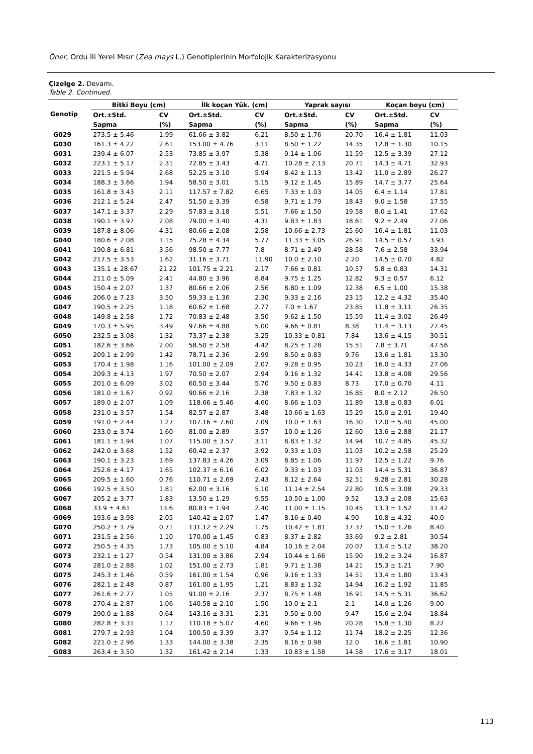Öner, Ordu İli Yerel Mısır (Zea mays L.) Genotiplerinin Morfolojik Karakterizasyonu
Çizelge 2. Devamı.
Table 2. Continued.
| Genotip | Bitki Boyu (cm) | | İlk koçan Yük. (cm) | | Yaprak sayısı | | Koçan boyu (cm) | |
| --- | --- | --- | --- | --- | --- | --- | --- | --- |
| | Ort.±Std. | CV | Ort.±Std. | CV | Ort.±Std. | CV | Ort.±Std. | CV |
| | Sapma | (%) | Sapma | (%) | Sapma | (%) | Sapma | (%) |
| G029 | 273.5 ± 5.46 | 1.99 | 61.66 ± 3.82 | 6.21 | 8.50 ± 1.76 | 20.70 | 16.4 ± 1.81 | 11.03 |
| G030 | 161.3 ± 4.22 | 2.61 | 153.00 ± 4.76 | 3.11 | 8.50 ± 1.22 | 14.35 | 12.8 ± 1.30 | 10.15 |
| G031 | 239.4 ± 6.07 | 2.53 | 73.85 ± 3.97 | 5.38 | 9.14 ± 1.06 | 11.59 | 12.5 ± 3.39 | 27.12 |
| G032 | 223.1 ± 5.17 | 2.31 | 72.85 ± 3.43 | 4.71 | 10.28 ± 2.13 | 20.71 | 14.3 ± 4.71 | 32.93 |
| G033 | 221.5 ± 5.94 | 2.68 | 52.25 ± 3.10 | 5.94 | 8.42 ± 1.13 | 13.42 | 11.0 ± 2.89 | 26.27 |
| G034 | 188.3 ± 3.66 | 1.94 | 58.50 ± 3.01 | 5.15 | 9.12 ± 1.45 | 15.89 | 14.7 ± 3.77 | 25.64 |
| G035 | 161.8 ± 3.43 | 2.11 | 117.57 ± 7.82 | 6.65 | 7.33 ± 1.03 | 14.05 | 6.4 ± 1.14 | 17.81 |
| G036 | 212.1 ± 5.24 | 2.47 | 51.50 ± 3.39 | 6.58 | 9.71 ± 1.79 | 18.43 | 9.0 ± 1.58 | 17.55 |
| G037 | 147.1 ± 3.37 | 2.29 | 57.83 ± 3.18 | 5.51 | 7.66 ± 1.50 | 19.58 | 8.0 ± 1.41 | 17.62 |
| G038 | 190.1 ± 3.97 | 2.08 | 79.00 ± 3.40 | 4.31 | 9.83 ± 1.83 | 18.61 | 9.2 ± 2.49 | 27.06 |
| G039 | 187.8 ± 8.06 | 4.31 | 80.66 ± 2.08 | 2.58 | 10.66 ± 2.73 | 25.60 | 16.4 ± 1.81 | 11.03 |
| G040 | 180.6 ± 2.08 | 1.15 | 75.28 ± 4.34 | 5.77 | 11.33 ± 3.05 | 26.91 | 14.5 ± 0.57 | 3.93 |
| G041 | 190.8 ± 6.81 | 3.56 | 98.50 ± 7.77 | 7.8 | 8.71 ± 2.49 | 28.58 | 7.6 ± 2.58 | 33.94 |
| G042 | 217.5 ± 3.53 | 1.62 | 31.16 ± 3.71 | 11.90 | 10.0 ± 2.10 | 2.20 | 14.5 ± 0.70 | 4.82 |
| G043 | 135.1 ± 28.67 | 21.22 | 101.75 ± 2.21 | 2.17 | 7.66 ± 0.81 | 10.57 | 5.8 ± 0.83 | 14.31 |
| G044 | 211.0 ± 5.09 | 2.41 | 44.80 ± 3.96 | 8.84 | 9.75 ± 1.25 | 12.82 | 9.3 ± 0.57 | 6.12 |
| G045 | 150.4 ± 2.07 | 1.37 | 80.66 ± 2.06 | 2.56 | 8.80 ± 1.09 | 12.38 | 6.5 ± 1.00 | 15.38 |
| G046 | 206.0 ± 7.23 | 3.50 | 59.33 ± 1.36 | 2.30 | 9.33 ± 2.16 | 23.15 | 12.2 ± 4.32 | 35.40 |
| G047 | 190.5 ± 2.25 | 1.18 | 60.62 ± 1.68 | 2.77 | 7.0 ± 1.67 | 23.85 | 11.8 ± 3.11 | 26.35 |
| G048 | 149.8 ± 2.58 | 1.72 | 70.83 ± 2.48 | 3.50 | 9.62 ± 1.50 | 15.59 | 11.4 ± 3.02 | 26.49 |
| G049 | 170.3 ± 5.95 | 3.49 | 97.66 ± 4.88 | 5.00 | 9.66 ± 0.81 | 8.38 | 11.4 ± 3.13 | 27.45 |
| G050 | 232.5 ± 3.08 | 1.32 | 73.37 ± 2.38 | 3.25 | 10.33 ± 0.81 | 7.84 | 13.6 ± 4.15 | 30.51 |
| G051 | 182.6 ± 3.66 | 2.00 | 58.50 ± 2.58 | 4.42 | 8.25 ± 1.28 | 15.51 | 7.8 ± 3.71 | 47.56 |
| G052 | 209.1 ± 2.99 | 1.42 | 78.71 ± 2.36 | 2.99 | 8.50 ± 0.83 | 9.76 | 13.6 ± 1.81 | 13.30 |
| G053 | 170.4 ± 1.98 | 1.16 | 101.00 ± 2.09 | 2.07 | 9.28 ± 0.95 | 10.23 | 16.0 ± 4.33 | 27.06 |
| G054 | 209.3 ± 4.13 | 1.97 | 70.50 ± 2.07 | 2.94 | 9.16 ± 1.32 | 14.41 | 13.8 ± 4.08 | 29.56 |
| G055 | 201.0 ± 6.09 | 3.02 | 60.50 ± 3.44 | 5.70 | 9.50 ± 0.83 | 8.73 | 17.0 ± 0.70 | 4.11 |
| G056 | 181.0 ± 1.67 | 0.92 | 90.66 ± 2.16 | 2.38 | 7.83 ± 1.32 | 16.85 | 8.0 ± 2.12 | 26.50 |
| G057 | 189.0 ± 2.07 | 1.09 | 118.66 ± 5.46 | 4.60 | 8.66 ± 1.03 | 11.89 | 13.8 ± 0.83 | 6.01 |
| G058 | 231.0 ± 3.57 | 1.54 | 82.57 ± 2.87 | 3.48 | 10.66 ± 1.63 | 15.29 | 15.0 ± 2.91 | 19.40 |
| G059 | 191.0 ± 2.44 | 1.27 | 107.16 ± 7.60 | 7.09 | 10.0 ± 1.63 | 16.30 | 12.0 ± 5.40 | 45.00 |
| G060 | 233.0 ± 3.74 | 1.60 | 81.00 ± 2.89 | 3.57 | 10.0 ± 1.26 | 12.60 | 13.6 ± 2.88 | 21.17 |
| G061 | 181.1 ± 1.94 | 1.07 | 115.00 ± 3.57 | 3.11 | 8.83 ± 1.32 | 14.94 | 10.7 ± 4.85 | 45.32 |
| G062 | 242.0 ± 3.68 | 1.52 | 60.42 ± 2.37 | 3.92 | 9.33 ± 1.03 | 11.03 | 10.2 ± 2.58 | 25.29 |
| G063 | 190.1 ± 3.23 | 1.69 | 137.83 ± 4.26 | 3.09 | 8.85 ± 1.06 | 11.97 | 12.5 ± 1.22 | 9.76 |
| G064 | 252.6 ± 4.17 | 1.65 | 102.37 ± 6.16 | 6.02 | 9.33 ± 1.03 | 11.03 | 14.4 ± 5.31 | 36.87 |
| G065 | 209.5 ± 1.60 | 0.76 | 110.71 ± 2.69 | 2.43 | 8.12 ± 2.64 | 32.51 | 9.28 ± 2.81 | 30.28 |
| G066 | 192.5 ± 3.50 | 1.81 | 62.00 ± 3.16 | 5.10 | 11.14 ± 2.54 | 22.80 | 10.5 ± 3.08 | 29.33 |
| G067 | 205.2 ± 3.77 | 1.83 | 13.50 ± 1.29 | 9.55 | 10.50 ± 1.00 | 9.52 | 13.3 ± 2.08 | 15.63 |
| G068 | 33.9 ± 4.61 | 13.6 | 80.83 ± 1.94 | 2.40 | 11.00 ± 1.15 | 10.45 | 13.3 ± 1.52 | 11.42 |
| G069 | 193.6 ± 3.98 | 2.05 | 140.42 ± 2.07 | 1.47 | 8.16 ± 0.40 | 4.90 | 10.8 ± 4.32 | 40.0 |
| G070 | 250.2 ± 1.79 | 0.71 | 131.12 ± 2.29 | 1.75 | 10.42 ± 1.81 | 17.37 | 15.0 ± 1.26 | 8.40 |
| G071 | 231.5 ± 2.56 | 1.10 | 170.00 ± 1.45 | 0.83 | 8.37 ± 2.82 | 33.69 | 9.2 ± 2.81 | 30.54 |
| G072 | 250.5 ± 4.35 | 1.73 | 105.00 ± 5.10 | 4.84 | 10.16 ± 2.04 | 20.07 | 13.4 ± 5.12 | 38.20 |
| G073 | 232.1 ± 1.27 | 0.54 | 131.00 ± 3.86 | 2.94 | 10.44 ± 1.66 | 15.90 | 19.2 ± 3.24 | 16.87 |
| G074 | 281.0 ± 2.88 | 1.02 | 151.00 ± 2.73 | 1.81 | 9.71 ± 1.38 | 14.21 | 15.3 ± 1.21 | 7.90 |
| G075 | 245.3 ± 1.46 | 0.59 | 161.00 ± 1.54 | 0.96 | 9.16 ± 1.33 | 14.51 | 13.4 ± 1.80 | 13.43 |
| G076 | 282.1 ± 2.48 | 0.87 | 161.00 ± 1.95 | 1,21 | 8.83 ± 1.32 | 14.94 | 16.2 ± 1.92 | 11.85 |
| G077 | 261.6 ± 2.77 | 1.05 | 91.00 ± 2.16 | 2.37 | 8.75 ± 1.48 | 16.91 | 14.5 ± 5.31 | 36.62 |
| G078 | 270.4 ± 2.87 | 1.06 | 140.58 ± 2.10 | 1.50 | 10.0 ± 2.1 | 2.1 | 14.0 ± 1.26 | 9.00 |
| G079 | 290.0 ± 1.88 | 0.64 | 143.16 ± 3.31 | 2.31 | 9.50 ± 0.90 | 9.47 | 15.6 ± 2.94 | 18.84 |
| G080 | 282.8 ± 3.31 | 1.17 | 110.18 ± 5.07 | 4.60 | 9.66 ± 1.96 | 20.28 | 15.8 ± 1.30 | 8.22 |
| G081 | 279.7 ± 2.93 | 1.04 | 100.50 ± 3.39 | 3.37 | 9.54 ± 1.12 | 11.74 | 18.2 ± 2.25 | 12.36 |
| G082 | 221.0 ± 2.96 | 1.33 | 144.00 ± 3.38 | 2.35 | 8.16 ± 0.98 | 12.0 | 16.6 ± 1.81 | 10.90 |
| G083 | 263.4 ± 3.50 | 1.32 | 161.42 ± 2.14 | 1.33 | 10.83 ± 1.58 | 14.58 | 17.6 ± 3.17 | 18.01 |
113